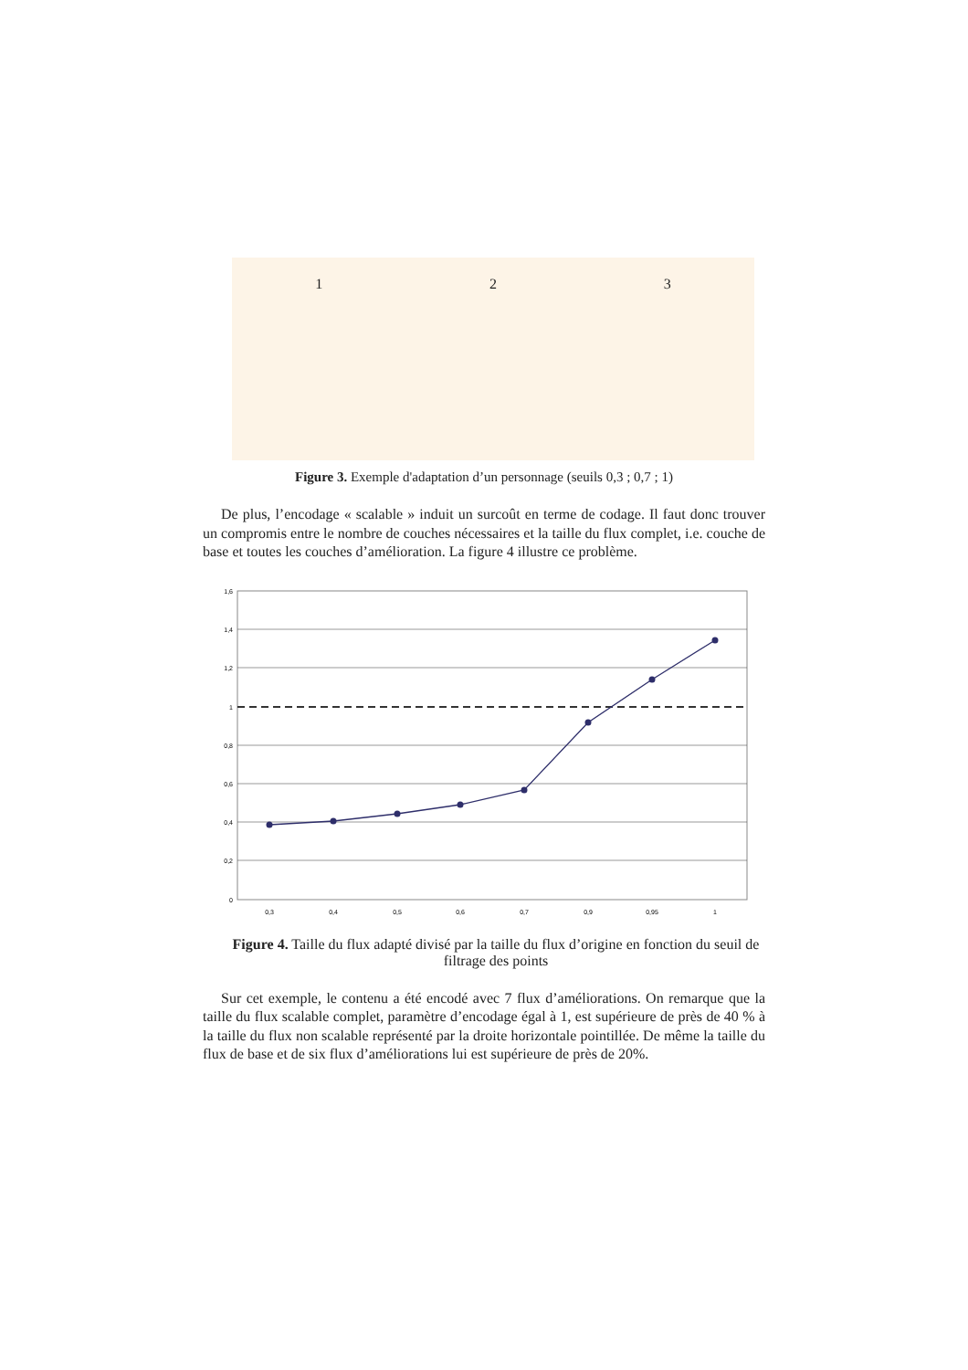1 2 3
Figure 3. Exemple d'adaptation d’un personnage (seuils 0,3 ; 0,7 ; 1)
De plus, l’encodage « scalable » induit un surcoût en terme de codage. Il faut donc trouver un compromis entre le nombre de couches nécessaires et la taille du flux complet, i.e. couche de base et toutes les couches d’amélioration. La figure 4 illustre ce problème.
1,6
1,4
1,2
1
0,8
0,6
0,4
0,2
0
0,3
0,4
0,5
0,6
0,7
0,9
0,95
1
Figure 4. Taille du flux adapté divisé par la taille du flux d’origine en fonction du seuil de filtrage des points
Sur cet exemple, le contenu a été encodé avec 7 flux d’améliorations. On remarque que la taille du flux scalable complet, paramètre d’encodage égal à 1, est supérieure de près de 40 % à la taille du flux non scalable représenté par la droite horizontale pointillée. De même la taille du flux de base et de six flux d’améliorations lui est supérieure de près de 20%.